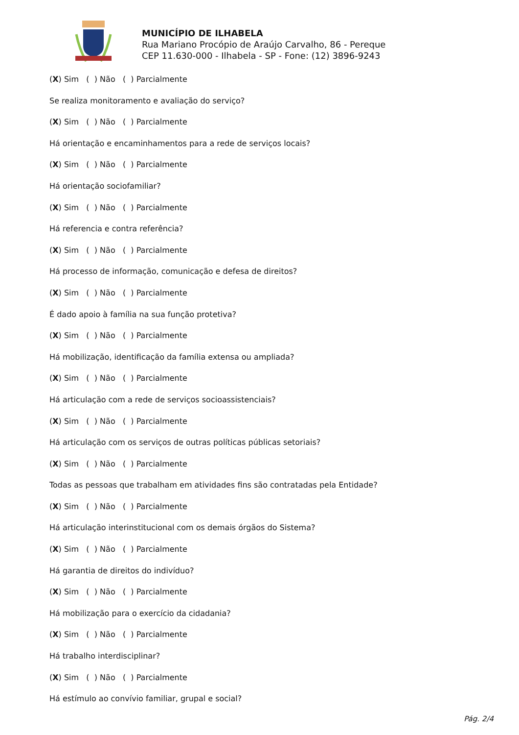MUNICÍPIO DE ILHABELA
Rua Mariano Procópio de Araújo Carvalho, 86 - Pereque
CEP 11.630-000 - Ilhabela - SP - Fone: (12) 3896-9243
(X) Sim ( ) Não ( ) Parcialmente
Se realiza monitoramento e avaliação do serviço?
(X) Sim ( ) Não ( ) Parcialmente
Há orientação e encaminhamentos para a rede de serviços locais?
(X) Sim ( ) Não ( ) Parcialmente
Há orientação sociofamiliar?
(X) Sim ( ) Não ( ) Parcialmente
Há referencia e contra referência?
(X) Sim ( ) Não ( ) Parcialmente
Há processo de informação, comunicação e defesa de direitos?
(X) Sim ( ) Não ( ) Parcialmente
É dado apoio à família na sua função protetiva?
(X) Sim ( ) Não ( ) Parcialmente
Há mobilização, identificação da família extensa ou ampliada?
(X) Sim ( ) Não ( ) Parcialmente
Há articulação com a rede de serviços socioassistenciais?
(X) Sim ( ) Não ( ) Parcialmente
Há articulação com os serviços de outras políticas públicas setoriais?
(X) Sim ( ) Não ( ) Parcialmente
Todas as pessoas que trabalham em atividades fins são contratadas pela Entidade?
(X) Sim ( ) Não ( ) Parcialmente
Há articulação interinstitucional com os demais órgãos do Sistema?
(X) Sim ( ) Não ( ) Parcialmente
Há garantia de direitos do indivíduo?
(X) Sim ( ) Não ( ) Parcialmente
Há mobilização para o exercício da cidadania?
(X) Sim ( ) Não ( ) Parcialmente
Há trabalho interdisciplinar?
(X) Sim ( ) Não ( ) Parcialmente
Há estímulo ao convívio familiar, grupal e social?
Pág. 2/4